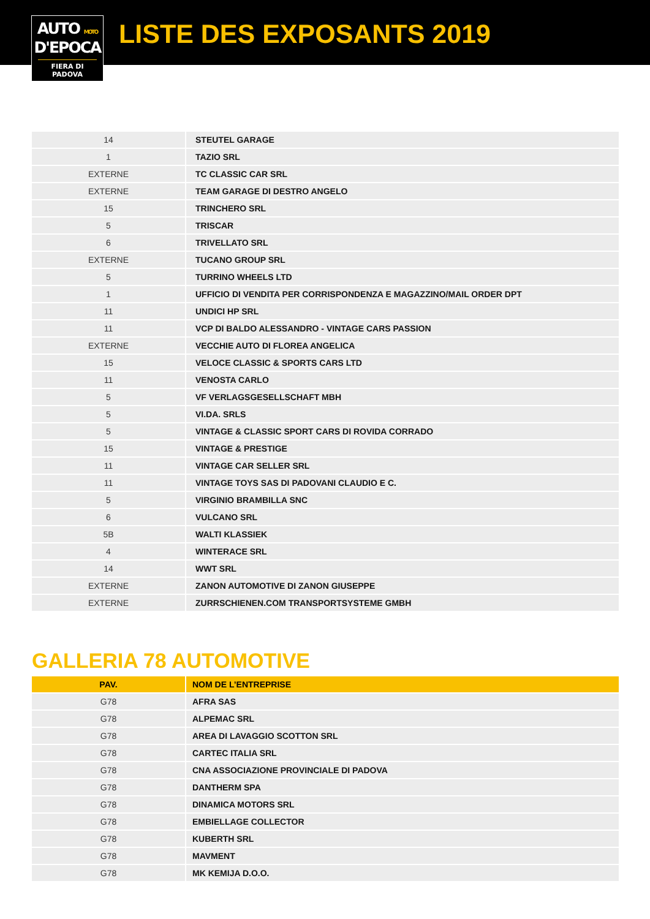AUTO MOTO
D'EPOCA
FIERA DI PADOVA
LISTE DES EXPOSANTS 2019
| 14 | STEUTEL GARAGE |
| 1 | TAZIO SRL |
| EXTERNE | TC CLASSIC CAR SRL |
| EXTERNE | TEAM GARAGE DI DESTRO ANGELO |
| 15 | TRINCHERO SRL |
| 5 | TRISCAR |
| 6 | TRIVELLATO SRL |
| EXTERNE | TUCANO GROUP SRL |
| 5 | TURRINO WHEELS LTD |
| 1 | UFFICIO DI VENDITA PER CORRISPONDENZA E MAGAZZINO/MAIL ORDER DPT |
| 11 | UNDICI HP SRL |
| 11 | VCP DI BALDO ALESSANDRO - VINTAGE CARS PASSION |
| EXTERNE | VECCHIE AUTO DI FLOREA ANGELICA |
| 15 | VELOCE CLASSIC & SPORTS CARS LTD |
| 11 | VENOSTA CARLO |
| 5 | VF VERLAGSGESELLSCHAFT MBH |
| 5 | VI.DA. SRLS |
| 5 | VINTAGE & CLASSIC SPORT CARS DI ROVIDA CORRADO |
| 15 | VINTAGE & PRESTIGE |
| 11 | VINTAGE CAR SELLER SRL |
| 11 | VINTAGE TOYS SAS DI PADOVANI CLAUDIO E C. |
| 5 | VIRGINIO BRAMBILLA SNC |
| 6 | VULCANO SRL |
| 5B | WALTI KLASSIEK |
| 4 | WINTERACE SRL |
| 14 | WWT SRL |
| EXTERNE | ZANON AUTOMOTIVE DI ZANON GIUSEPPE |
| EXTERNE | ZURRSCHIENEN.COM TRANSPORTSYSTEME GMBH |
GALLERIA 78 AUTOMOTIVE
| PAV. | NOM DE L’ENTREPRISE |
| --- | --- |
| G78 | AFRA SAS |
| G78 | ALPEMAC SRL |
| G78 | AREA DI LAVAGGIO SCOTTON SRL |
| G78 | CARTEC ITALIA SRL |
| G78 | CNA ASSOCIAZIONE PROVINCIALE DI PADOVA |
| G78 | DANTHERM SPA |
| G78 | DINAMICA MOTORS SRL |
| G78 | EMBIELLAGE COLLECTOR |
| G78 | KUBERTH SRL |
| G78 | MAVMENT |
| G78 | MK KEMIJA D.O.O. |